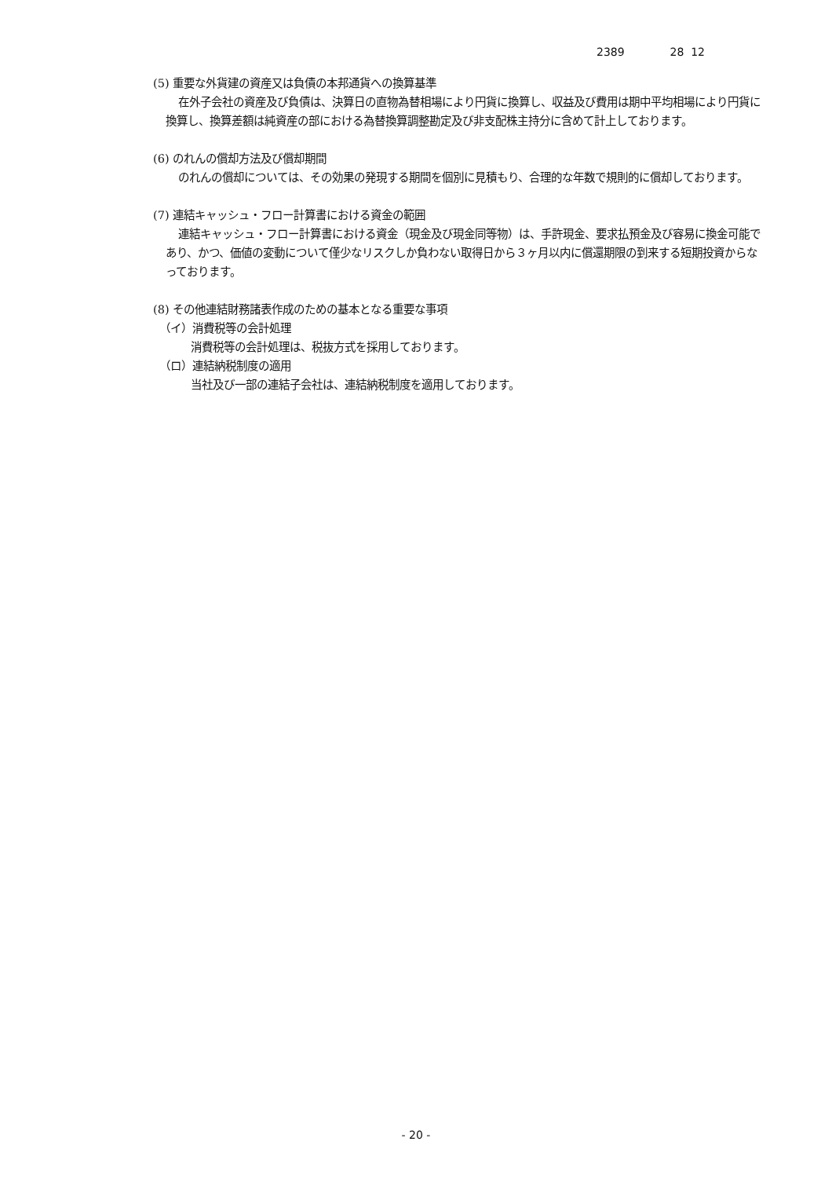2389 28 12
(5) 重要な外貨建の資産又は負債の本邦通貨への換算基準
在外子会社の資産及び負債は、決算日の直物為替相場により円貨に換算し、収益及び費用は期中平均相場により円貨に換算し、換算差額は純資産の部における為替換算調整勘定及び非支配株主持分に含めて計上しております。
(6) のれんの償却方法及び償却期間
のれんの償却については、その効果の発現する期間を個別に見積もり、合理的な年数で規則的に償却しております。
(7) 連結キャッシュ・フロー計算書における資金の範囲
連結キャッシュ・フロー計算書における資金（現金及び現金同等物）は、手許現金、要求払預金及び容易に換金可能であり、かつ、価値の変動について僅少なリスクしか負わない取得日から３ヶ月以内に償還期限の到来する短期投資からなっております。
(8) その他連結財務諸表作成のための基本となる重要な事項
（イ）消費税等の会計処理
消費税等の会計処理は、税抜方式を採用しております。
（ロ）連結納税制度の適用
当社及び一部の連結子会社は、連結納税制度を適用しております。
- 20 -